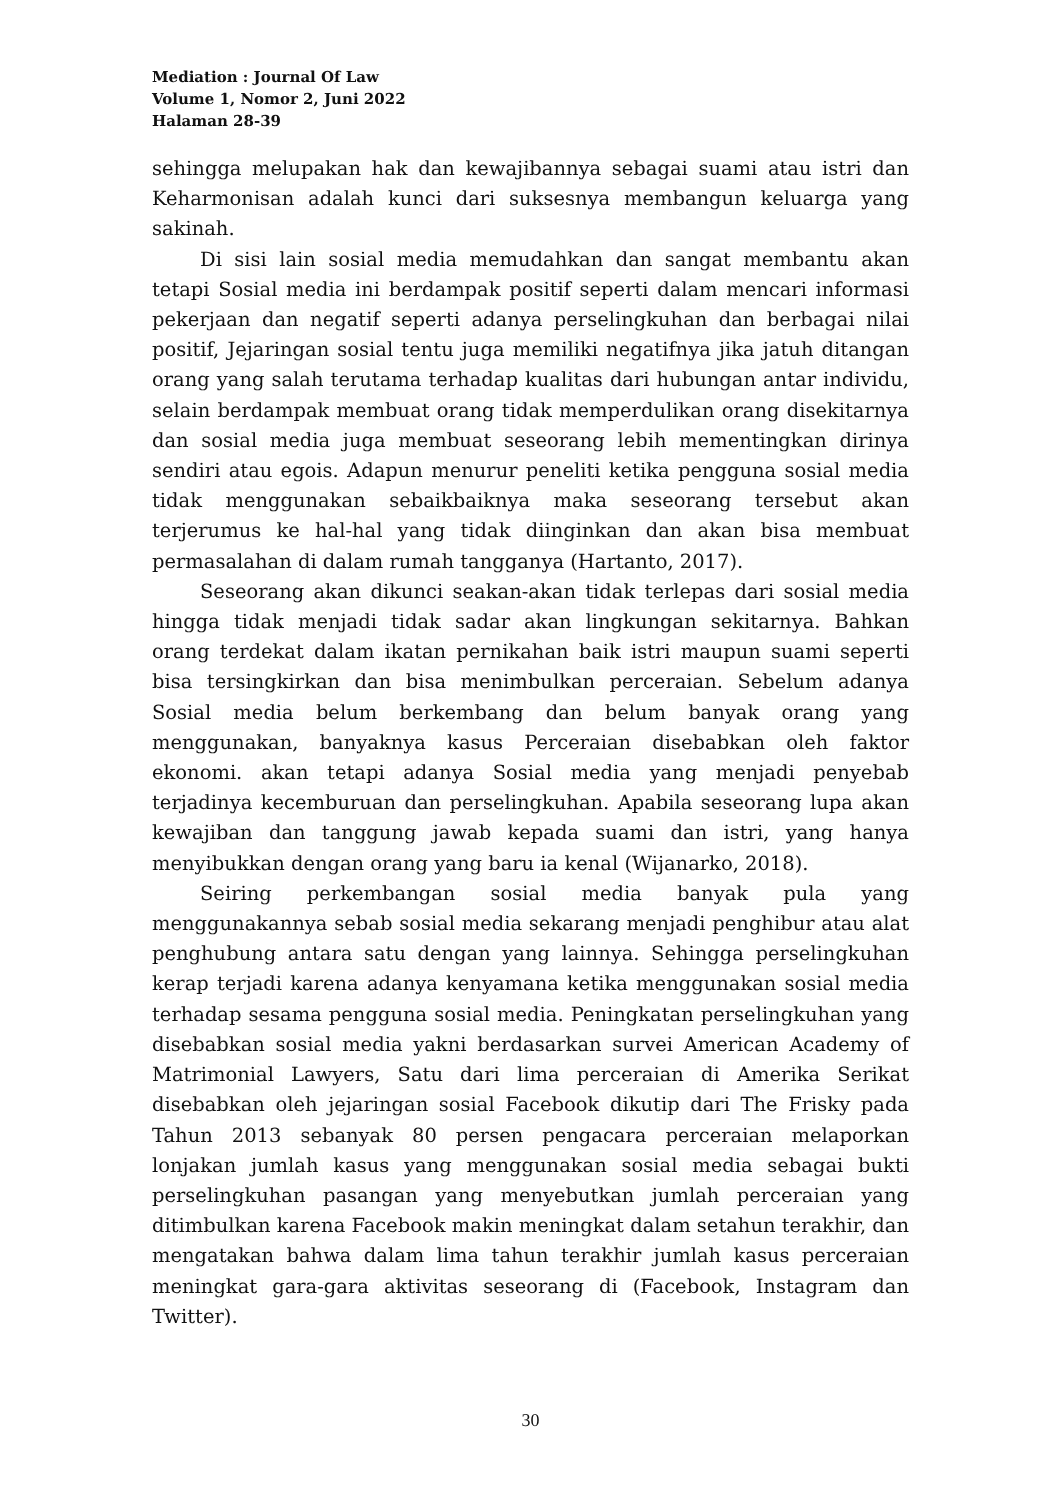Mediation : Journal Of Law
Volume 1, Nomor 2, Juni 2022
Halaman 28-39
sehingga melupakan hak dan kewajibannya sebagai suami atau istri dan Keharmonisan adalah kunci dari suksesnya membangun keluarga yang sakinah.
Di sisi lain sosial media memudahkan dan sangat membantu akan tetapi Sosial media ini berdampak positif seperti dalam mencari informasi pekerjaan dan negatif seperti adanya perselingkuhan dan berbagai nilai positif, Jejaringan sosial tentu juga memiliki negatifnya jika jatuh ditangan orang yang salah terutama terhadap kualitas dari hubungan antar individu, selain berdampak membuat orang tidak memperdulikan orang disekitarnya dan sosial media juga membuat seseorang lebih mementingkan dirinya sendiri atau egois. Adapun menurur peneliti ketika pengguna sosial media tidak menggunakan sebaikbaiknya maka seseorang tersebut akan terjerumus ke hal-hal yang tidak diinginkan dan akan bisa membuat permasalahan di dalam rumah tangganya (Hartanto, 2017).
Seseorang akan dikunci seakan-akan tidak terlepas dari sosial media hingga tidak menjadi tidak sadar akan lingkungan sekitarnya. Bahkan orang terdekat dalam ikatan pernikahan baik istri maupun suami seperti bisa tersingkirkan dan bisa menimbulkan perceraian. Sebelum adanya Sosial media belum berkembang dan belum banyak orang yang menggunakan, banyaknya kasus Perceraian disebabkan oleh faktor ekonomi. akan tetapi adanya Sosial media yang menjadi penyebab terjadinya kecemburuan dan perselingkuhan. Apabila seseorang lupa akan kewajiban dan tanggung jawab kepada suami dan istri, yang hanya menyibukkan dengan orang yang baru ia kenal (Wijanarko, 2018).
Seiring perkembangan sosial media banyak pula yang menggunakannya sebab sosial media sekarang menjadi penghibur atau alat penghubung antara satu dengan yang lainnya. Sehingga perselingkuhan kerap terjadi karena adanya kenyamana ketika menggunakan sosial media terhadap sesama pengguna sosial media. Peningkatan perselingkuhan yang disebabkan sosial media yakni berdasarkan survei American Academy of Matrimonial Lawyers, Satu dari lima perceraian di Amerika Serikat disebabkan oleh jejaringan sosial Facebook dikutip dari The Frisky pada Tahun 2013 sebanyak 80 persen pengacara perceraian melaporkan lonjakan jumlah kasus yang menggunakan sosial media sebagai bukti perselingkuhan pasangan yang menyebutkan jumlah perceraian yang ditimbulkan karena Facebook makin meningkat dalam setahun terakhir, dan mengatakan bahwa dalam lima tahun terakhir jumlah kasus perceraian meningkat gara-gara aktivitas seseorang di (Facebook, Instagram dan Twitter).
30